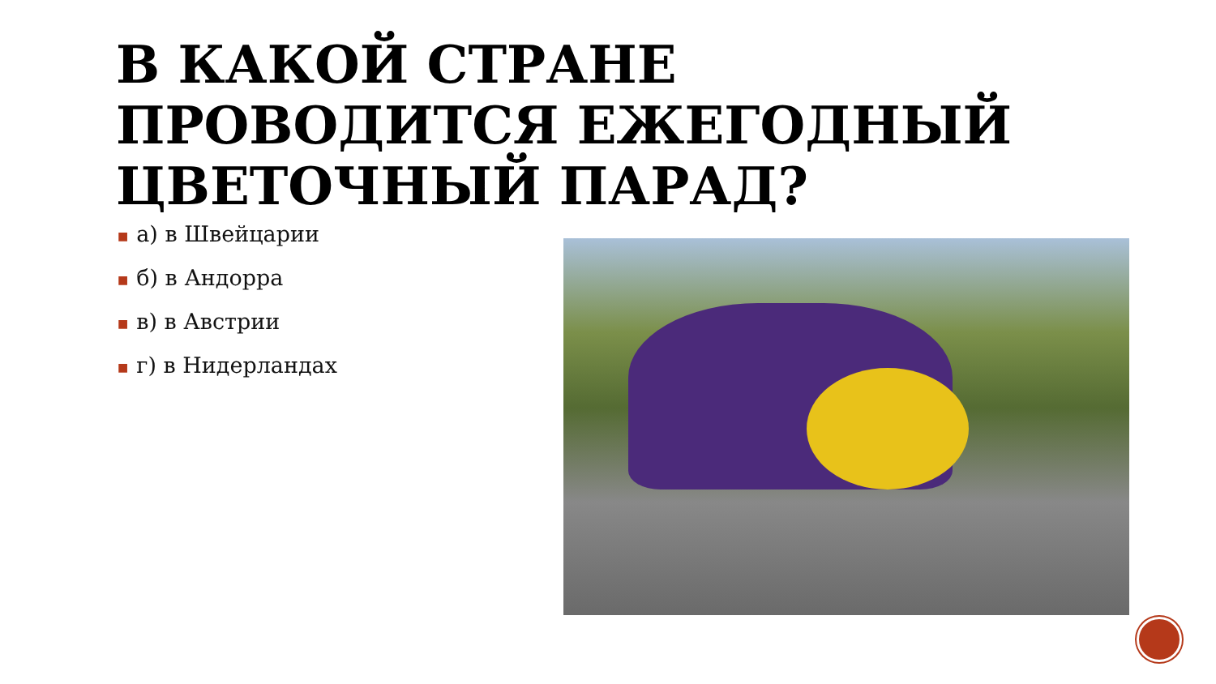В КАКОЙ СТРАНЕ ПРОВОДИТСЯ ЕЖЕГОДНЫЙ ЦВЕТОЧНЫЙ ПАРАД?
■ а) в Швейцарии
■ б) в Андорра
■ в) в Австрии
■ г) в Нидерландах